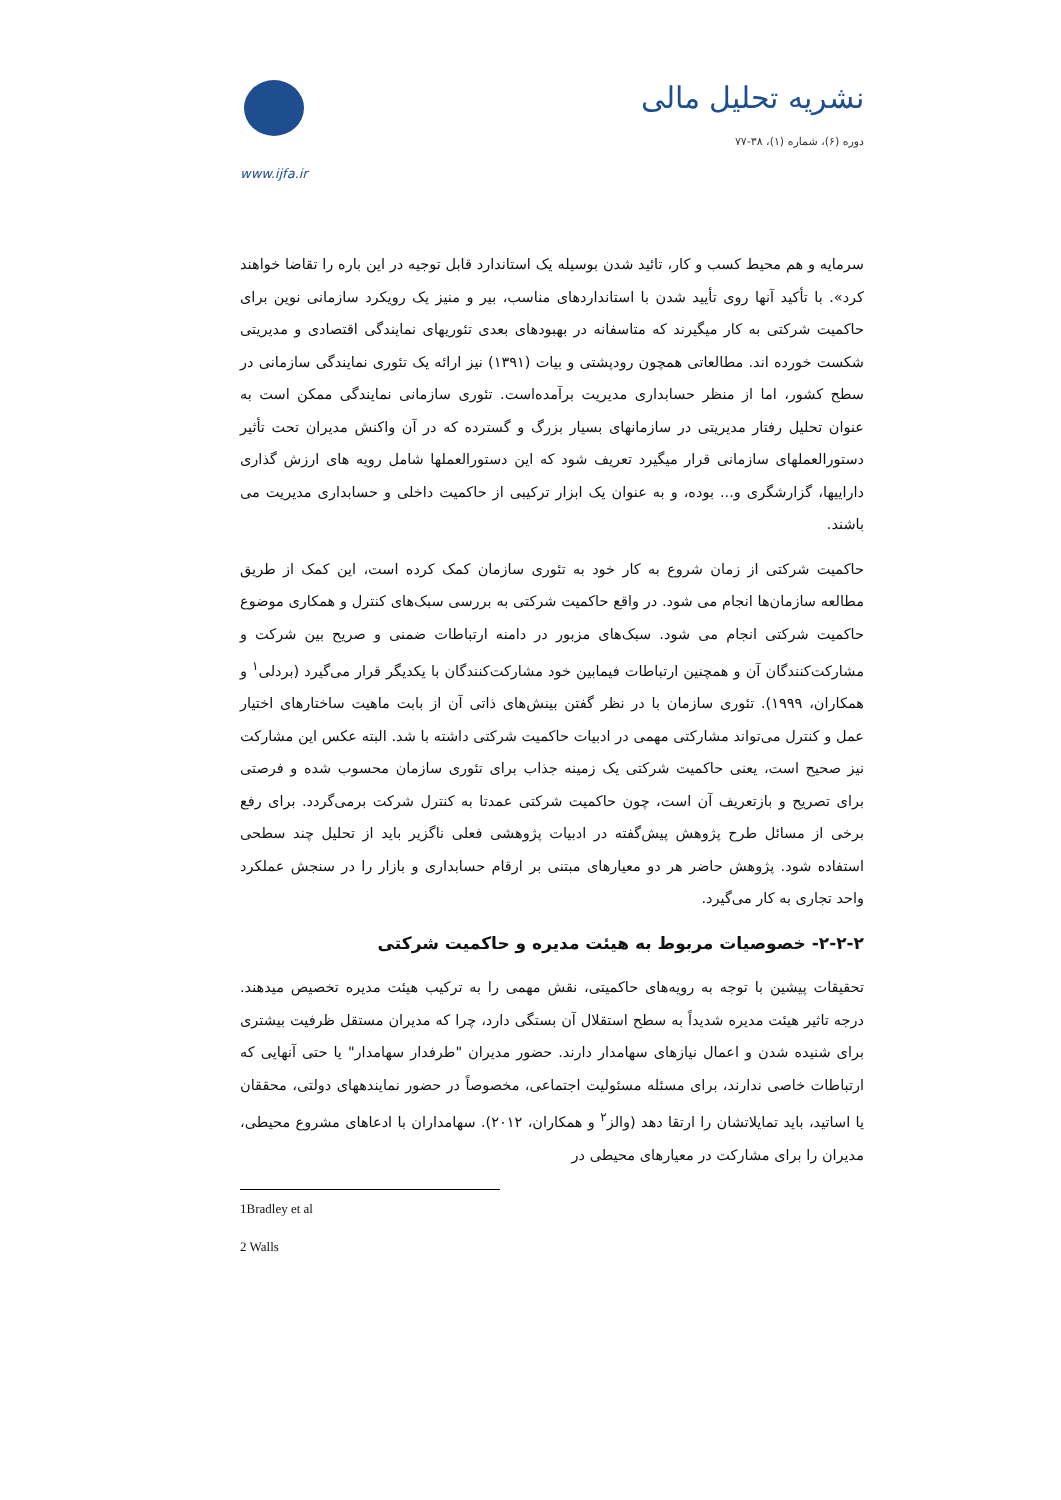www.ijfa.ir
نشریه تحلیل مالی
دوره (۶)، شماره (۱)، ۳۸-۷۷
سرمایه و هم محیط کسب و کار، تائید شدن بوسیله یک استاندارد قابل توجیه در این باره را تقاضا خواهند کرد». با تأکید آنها روی تأیید شدن با استانداردهای مناسب، بیر و منیز یک رویکرد سازمانی نوین برای حاکمیت شرکتی به کار میگیرند که متاسفانه در بهبودهای بعدی تئوریهای نمایندگی اقتصادی و مدیریتی شکست خورده اند. مطالعاتی همچون رودپشتی و بیات (۱۳۹۱) نیز ارائه یک تئوری نمایندگی سازمانی در سطح کشور، اما از منظر حسابداری مدیریت برآمده‌است. تئوری سازمانی نمایندگی ممکن است به عنوان تحلیل رفتار مدیریتی در سازمانهای بسیار بزرگ و گسترده که در آن واکنش مدیران تحت تأثیر دستورالعملهای سازمانی قرار میگیرد تعریف شود که این دستورالعملها شامل رویه های ارزش گذاری داراییها، گزارشگری و... بوده، و به عنوان یک ابزار ترکیبی از حاکمیت داخلی و حسابداری مدیریت می باشند.
حاکمیت شرکتی از زمان شروع به کار خود به تئوری سازمان کمک کرده است، این کمک از طریق مطالعه سازمان‌ها انجام می شود. در واقع حاکمیت شرکتی به بررسی سبک‌های کنترل و همکاری موضوع حاکمیت شرکتی انجام می شود. سبک‌های مزبور در دامنه ارتباطات ضمنی و صریح بین شرکت و مشارکت‌کنندگان آن و همچنین ارتباطات فیمابین خود مشارکت‌کنندگان با یکدیگر قرار می‌گیرد (بردلی<sup>۱</sup> و همکاران، ۱۹۹۹). تئوری سازمان با در نظر گفتن بینش‌های ذاتی آن از بابت ماهیت ساختارهای اختیار عمل و کنترل می‌تواند مشارکتی مهمی در ادبیات حاکمیت شرکتی داشته با شد. البته عکس این مشارکت نیز صحیح است، یعنی حاکمیت شرکتی یک زمینه جذاب برای تئوری سازمان محسوب شده و فرصتی برای تصریح و بازتعریف آن است، چون حاکمیت شرکتی عمدتا به کنترل شرکت برمی‌گردد. برای رفع برخی از مسائل طرح پژوهش پیش‌گفته در ادبیات پژوهشی فعلی ناگزیر باید از تحلیل چند سطحی استفاده شود. پژوهش حاضر هر دو معیارهای مبتنی بر ارقام حسابداری و بازار را در سنجش عملکرد واحد تجاری به کار می‌گیرد.
۲-۲-۲- خصوصیات مربوط به هیئت مدیره و حاکمیت شرکتی
تحقیقات پیشین با توجه به رویه‌های حاکمیتی، نقش مهمی را به ترکیب هیئت مدیره تخصیص میدهند. درجه تاثیر هیئت مدیره شدیداً به سطح استقلال آن بستگی دارد، چرا که مدیران مستقل ظرفیت بیشتری برای شنیده شدن و اعمال نیازهای سهامدار دارند. حضور مدیران "طرفدار سهامدار" یا حتی آنهایی که ارتباطات خاصی ندارند، برای مسئله مسئولیت اجتماعی، مخصوصاً در حضور نمایندههای دولتی، محققان یا اساتید، باید تمایلاتشان را ارتقا دهد (والز<sup>۲</sup> و همکاران، ۲۰۱۲). سهامداران با ادعاهای مشروع محیطی، مدیران را برای مشارکت در معیارهای محیطی در
1Bradley et al
2 Walls